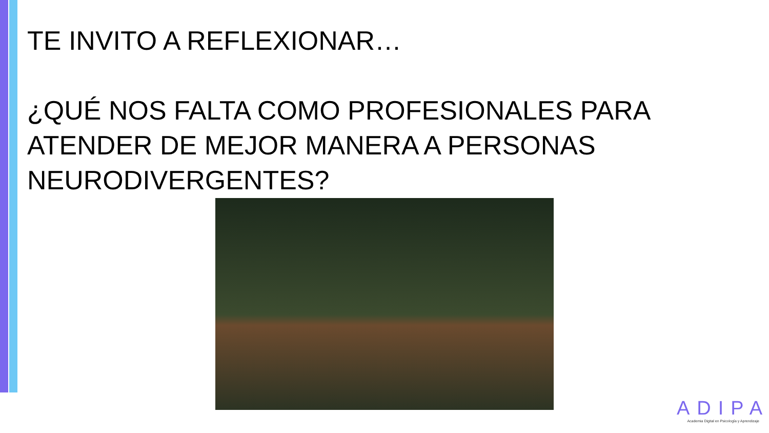TE INVITO A REFLEXIONAR…
¿QUÉ NOS FALTA COMO PROFESIONALES PARA ATENDER DE MEJOR MANERA A PERSONAS NEURODIVERGENTES?
ADIPA
Academia Digital en Psicología y Aprendizaje